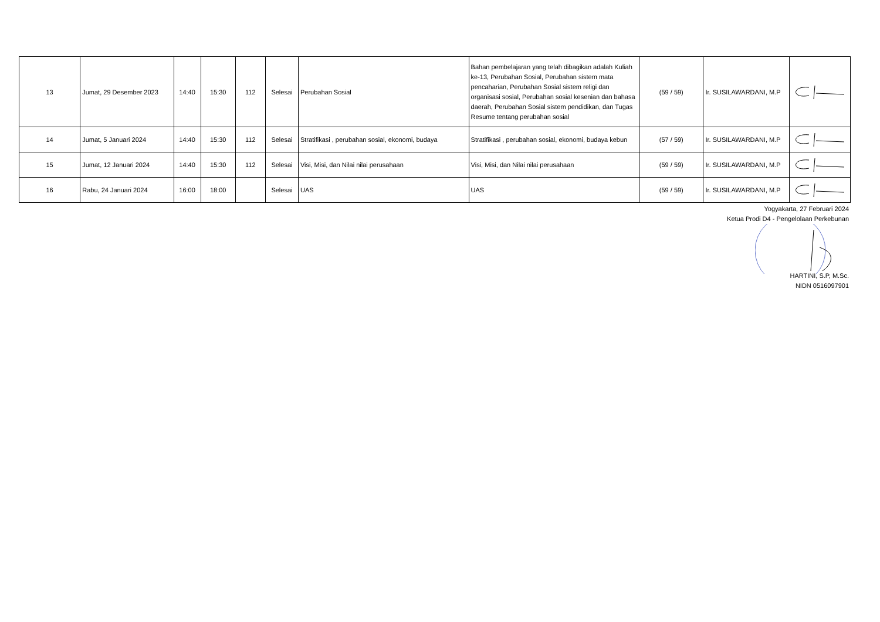| 13 | Jumat, 29 Desember 2023 | 14:40 | 15:30 | 112 | Selesai | Perubahan Sosial | Bahan pembelajaran yang telah dibagikan adalah Kuliah ke-13, Perubahan Sosial, Perubahan sistem mata pencaharian, Perubahan Sosial sistem religi dan organisasi sosial, Perubahan sosial kesenian dan bahasa daerah, Perubahan Sosial sistem pendidikan, dan Tugas Resume tentang perubahan sosial | (59 / 59) | Ir. SUSILAWARDANI, M.P | |
| 14 | Jumat, 5 Januari 2024 | 14:40 | 15:30 | 112 | Selesai | Stratifikasi , perubahan sosial, ekonomi, budaya | Stratifikasi , perubahan sosial, ekonomi, budaya kebun | (57 / 59) | Ir. SUSILAWARDANI, M.P | |
| 15 | Jumat, 12 Januari 2024 | 14:40 | 15:30 | 112 | Selesai | Visi, Misi, dan Nilai nilai perusahaan | Visi, Misi, dan Nilai nilai perusahaan | (59 / 59) | Ir. SUSILAWARDANI, M.P | |
| 16 | Rabu, 24 Januari 2024 | 16:00 | 18:00 | | Selesai | UAS | UAS | (59 / 59) | Ir. SUSILAWARDANI, M.P | |
Yogyakarta, 27 Februari 2024
Ketua Prodi D4 - Pengelolaan Perkebunan
HARTINI, S.P, M.Sc.
NIDN 0516097901